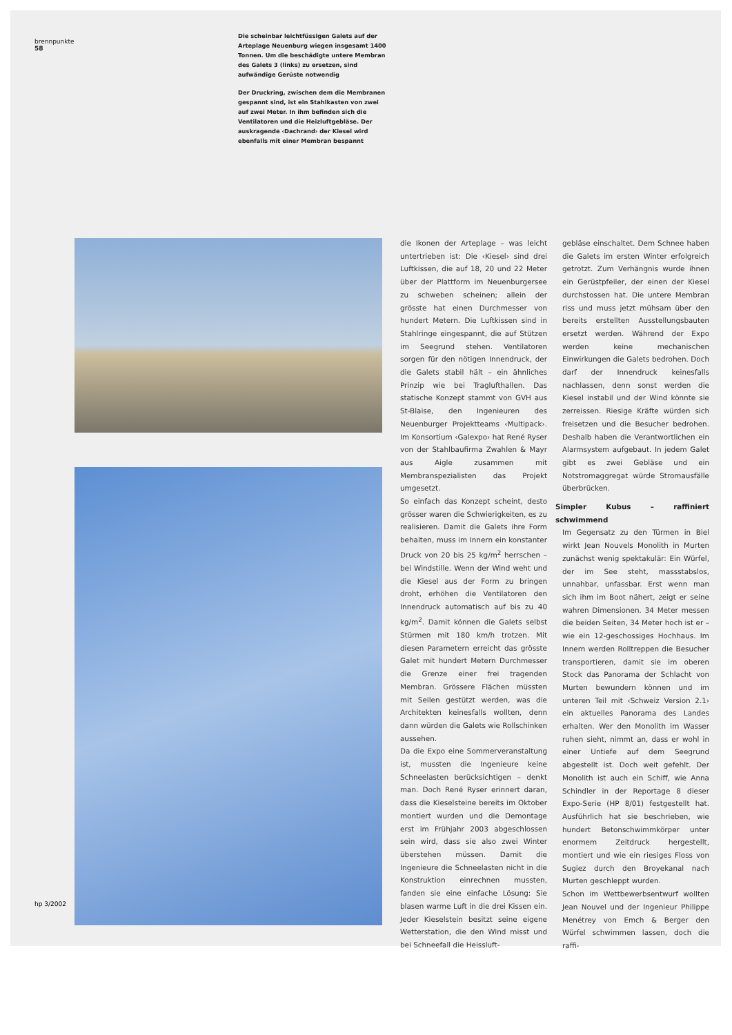brennpunkte
58
Die scheinbar leichtfüssigen Galets auf der Arteplage Neuenburg wiegen insgesamt 1400 Tonnen. Um die beschädigte untere Membran des Galets 3 (links) zu ersetzen, sind aufwändige Gerüste notwendig
Der Druckring, zwischen dem die Membranen gespannt sind, ist ein Stahlkasten von zwei auf zwei Meter. In ihm befinden sich die Ventilatoren und die Heizluftgebläse. Der auskragende ‹Dachrand› der Kiesel wird ebenfalls mit einer Membran bespannt
die Ikonen der Arteplage – was leicht untertrieben ist: Die ‹Kiesel› sind drei Luftkissen, die auf 18, 20 und 22 Meter über der Plattform im Neuenburgersee zu schweben scheinen; allein der grösste hat einen Durchmesser von hundert Metern. Die Luftkissen sind in Stahlringe eingespannt, die auf Stützen im Seegrund stehen. Ventilatoren sorgen für den nötigen Innendruck, der die Galets stabil hält – ein ähnliches Prinzip wie bei Traglufthallen. Das statische Konzept stammt von GVH aus St-Blaise, den Ingenieuren des Neuenburger Projektteams ‹Multipack›. Im Konsortium ‹Galexpo› hat René Ryser von der Stahlbaufirma Zwahlen & Mayr aus Aigle zusammen mit Membranspezialisten das Projekt umgesetzt.
So einfach das Konzept scheint, desto grösser waren die Schwierigkeiten, es zu realisieren. Damit die Galets ihre Form behalten, muss im Innern ein konstanter Druck von 20 bis 25 kg/m<sup>2</sup> herrschen – bei Windstille. Wenn der Wind weht und die Kiesel aus der Form zu bringen droht, erhöhen die Ventilatoren den Innendruck automatisch auf bis zu 40 kg/m<sup>2</sup>. Damit können die Galets selbst Stürmen mit 180 km/h trotzen. Mit diesen Parametern erreicht das grösste Galet mit hundert Metern Durchmesser die Grenze einer frei tragenden Membran. Grössere Flächen müssten mit Seilen gestützt werden, was die Architekten keinesfalls wollten, denn dann würden die Galets wie Rollschinken aussehen.
Da die Expo eine Sommerveranstaltung ist, mussten die Ingenieure keine Schneelasten berücksichtigen – denkt man. Doch René Ryser erinnert daran, dass die Kieselsteine bereits im Oktober montiert wurden und die Demontage erst im Frühjahr 2003 abgeschlossen sein wird, dass sie also zwei Winter überstehen müssen. Damit die Ingenieure die Schneelasten nicht in die Konstruktion einrechnen mussten, fanden sie eine einfache Lösung: Sie blasen warme Luft in die drei Kissen ein. Jeder Kieselstein besitzt seine eigene Wetterstation, die den Wind misst und bei Schneefall die Heissluft-
gebläse einschaltet. Dem Schnee haben die Galets im ersten Winter erfolgreich getrotzt. Zum Verhängnis wurde ihnen ein Gerüstpfeiler, der einen der Kiesel durchstossen hat. Die untere Membran riss und muss jetzt mühsam über den bereits erstellten Ausstellungsbauten ersetzt werden. Während der Expo werden keine mechanischen Einwirkungen die Galets bedrohen. Doch darf der Innendruck keinesfalls nachlassen, denn sonst werden die Kiesel instabil und der Wind könnte sie zerreissen. Riesige Kräfte würden sich freisetzen und die Besucher bedrohen. Deshalb haben die Verantwortlichen ein Alarmsystem aufgebaut. In jedem Galet gibt es zwei Gebläse und ein Notstromaggregat würde Stromausfälle überbrücken.
Simpler Kubus – raffiniert schwimmend
Im Gegensatz zu den Türmen in Biel wirkt Jean Nouvels Monolith in Murten zunächst wenig spektakulär: Ein Würfel, der im See steht, massstabslos, unnahbar, unfassbar. Erst wenn man sich ihm im Boot nähert, zeigt er seine wahren Dimensionen. 34 Meter messen die beiden Seiten, 34 Meter hoch ist er – wie ein 12-geschossiges Hochhaus. Im Innern werden Rolltreppen die Besucher transportieren, damit sie im oberen Stock das Panorama der Schlacht von Murten bewundern können und im unteren Teil mit ‹Schweiz Version 2.1› ein aktuelles Panorama des Landes erhalten. Wer den Monolith im Wasser ruhen sieht, nimmt an, dass er wohl in einer Untiefe auf dem Seegrund abgestellt ist. Doch weit gefehlt. Der Monolith ist auch ein Schiff, wie Anna Schindler in der Reportage 8 dieser Expo-Serie (HP 8/01) festgestellt hat. Ausführlich hat sie beschrieben, wie hundert Betonschwimmkörper unter enormem Zeitdruck hergestellt, montiert und wie ein riesiges Floss von Sugiez durch den Broyekanal nach Murten geschleppt wurden.
Schon im Wettbewerbsentwurf wollten Jean Nouvel und der Ingenieur Philippe Menétrey von Emch & Berger den Würfel schwimmen lassen, doch die raffi-
hp 3/2002